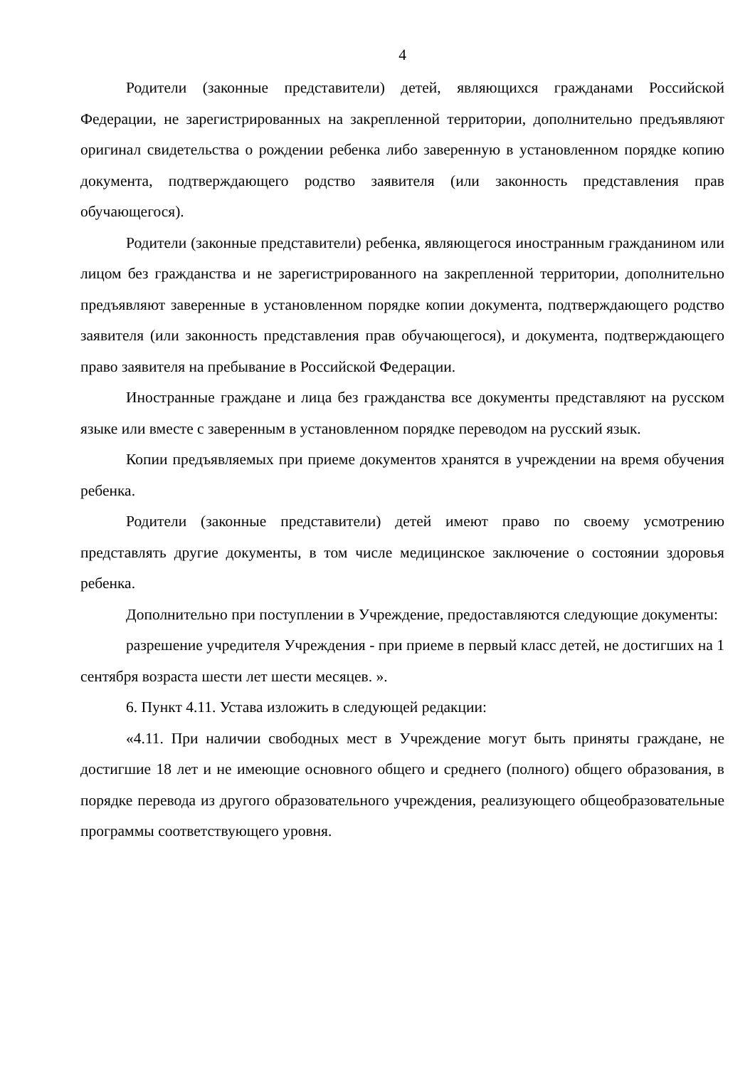4
Родители (законные представители) детей, являющихся гражданами Российской Федерации, не зарегистрированных на закрепленной территории, дополнительно предъявляют оригинал свидетельства о рождении ребенка либо заверенную в установленном порядке копию документа, подтверждающего родство заявителя (или законность представления прав обучающегося).
Родители (законные представители) ребенка, являющегося иностранным гражданином или лицом без гражданства и не зарегистрированного на закрепленной территории, дополнительно предъявляют заверенные в установленном порядке копии документа, подтверждающего родство заявителя (или законность представления прав обучающегося), и документа, подтверждающего право заявителя на пребывание в Российской Федерации.
Иностранные граждане и лица без гражданства все документы представляют на русском языке или вместе с заверенным в установленном порядке переводом на русский язык.
Копии предъявляемых при приеме документов хранятся в учреждении на время обучения ребенка.
Родители (законные представители) детей имеют право по своему усмотрению представлять другие документы, в том числе медицинское заключение о состоянии здоровья ребенка.
Дополнительно при поступлении в Учреждение, предоставляются следующие документы:
разрешение учредителя Учреждения - при приеме в первый класс детей, не достигших на 1 сентября возраста шести лет шести месяцев. ».
6. Пункт 4.11. Устава изложить в следующей редакции:
«4.11. При наличии свободных мест в Учреждение могут быть приняты граждане, не достигшие 18 лет и не имеющие основного общего и среднего (полного) общего образования, в порядке перевода из другого образовательного учреждения, реализующего общеобразовательные программы соответствующего уровня.